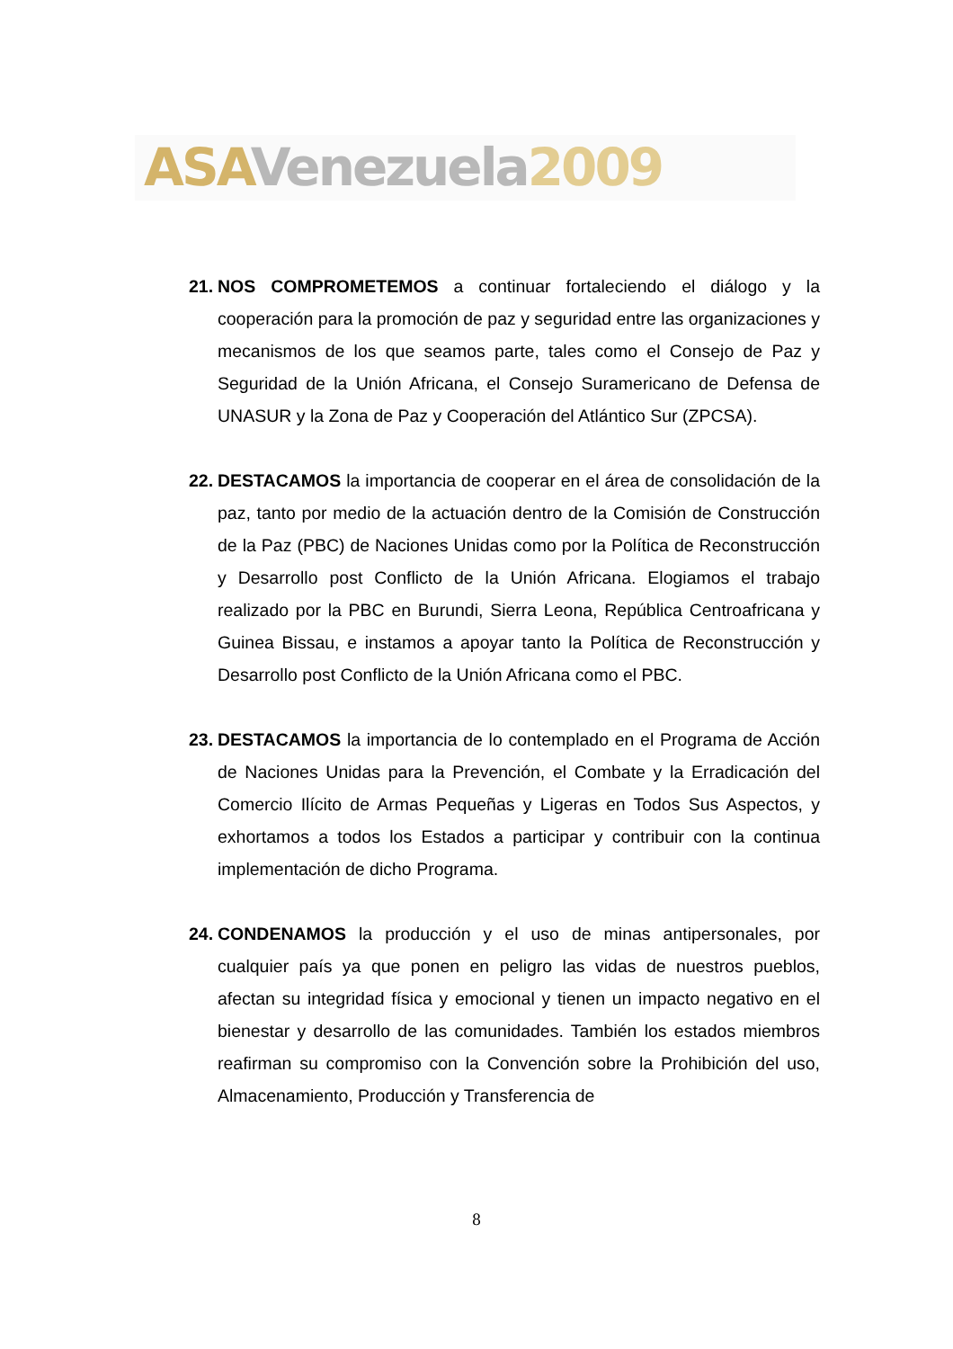ASA Venezuela 2009
21.
NOS COMPROMETEMOS a continuar fortaleciendo el diálogo y la cooperación para la promoción de paz y seguridad entre las organizaciones y mecanismos de los que seamos parte, tales como el Consejo de Paz y Seguridad de la Unión Africana, el Consejo Suramericano de Defensa de UNASUR y la Zona de Paz y Cooperación del Atlántico Sur (ZPCSA).
22.
DESTACAMOS la importancia de cooperar en el área de consolidación de la paz, tanto por medio de la actuación dentro de la Comisión de Construcción de la Paz (PBC) de Naciones Unidas como por la Política de Reconstrucción y Desarrollo post Conflicto de la Unión Africana. Elogiamos el trabajo realizado por la PBC en Burundi, Sierra Leona, República Centroafricana y Guinea Bissau, e instamos a apoyar tanto la Política de Reconstrucción y Desarrollo post Conflicto de la Unión Africana como el PBC.
23.
DESTACAMOS la importancia de lo contemplado en el Programa de Acción de Naciones Unidas para la Prevención, el Combate y la Erradicación del Comercio Ilícito de Armas Pequeñas y Ligeras en Todos Sus Aspectos, y exhortamos a todos los Estados a participar y contribuir con la continua implementación de dicho Programa.
24.
CONDENAMOS la producción y el uso de minas antipersonales, por cualquier país ya que ponen en peligro las vidas de nuestros pueblos, afectan su integridad física y emocional y tienen un impacto negativo en el bienestar y desarrollo de las comunidades. También los estados miembros reafirman su compromiso con la Convención sobre la Prohibición del uso, Almacenamiento, Producción y Transferencia de
8